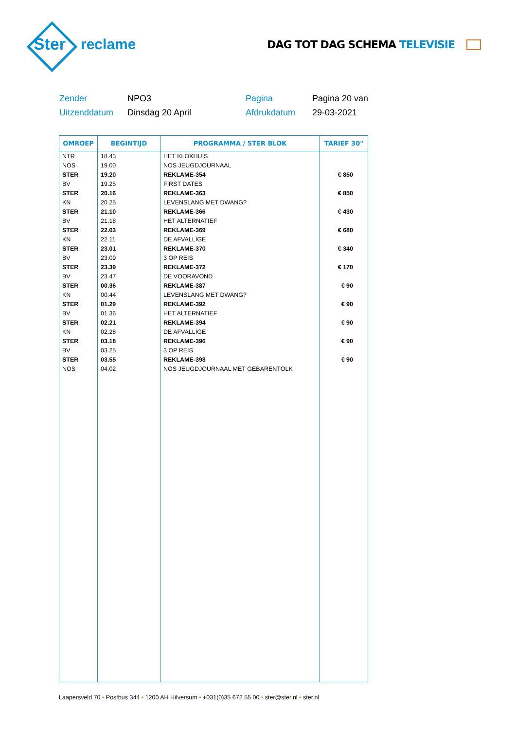Ster
reclame
DAG TOT DAG SCHEMA TELEVISIE
Zender NPO3 Pagina Pagina 20 van Uitzenddatum Dinsdag 20 April Afdrukdatum 29-03-2021
| OMROEP | BEGINTIJD | PROGRAMMA / STER BLOK | TARIEF 30" |
| --- | --- | --- | --- |
| NTR | 18.43 | HET KLOKHUIS | |
| NOS | 19.00 | NOS JEUGDJOURNAAL | |
| STER | 19.20 | REKLAME-354 | € 850 |
| BV | 19.25 | FIRST DATES | |
| STER | 20.16 | REKLAME-363 | € 850 |
| KN | 20.25 | LEVENSLANG MET DWANG? | |
| STER | 21.10 | REKLAME-366 | € 430 |
| BV | 21.18 | HET ALTERNATIEF | |
| STER | 22.03 | REKLAME-369 | € 680 |
| KN | 22.11 | DE AFVALLIGE | |
| STER | 23.01 | REKLAME-370 | € 340 |
| BV | 23.09 | 3 OP REIS | |
| STER | 23.39 | REKLAME-372 | € 170 |
| BV | 23.47 | DE VOORAVOND | |
| STER | 00.36 | REKLAME-387 | € 90 |
| KN | 00.44 | LEVENSLANG MET DWANG? | |
| STER | 01.29 | REKLAME-392 | € 90 |
| BV | 01.36 | HET ALTERNATIEF | |
| STER | 02.21 | REKLAME-394 | € 90 |
| KN | 02.28 | DE AFVALLIGE | |
| STER | 03.18 | REKLAME-396 | € 90 |
| BV | 03.25 | 3 OP REIS | |
| STER | 03.55 | REKLAME-398 | € 90 |
| NOS | 04.02 | NOS JEUGDJOURNAAL MET GEBARENTOLK | |
Laapersveld 70 • Postbus 344 • 1200 AH Hilversum • +031(0)35 672 55 00 • ster@ster.nl • ster.nl